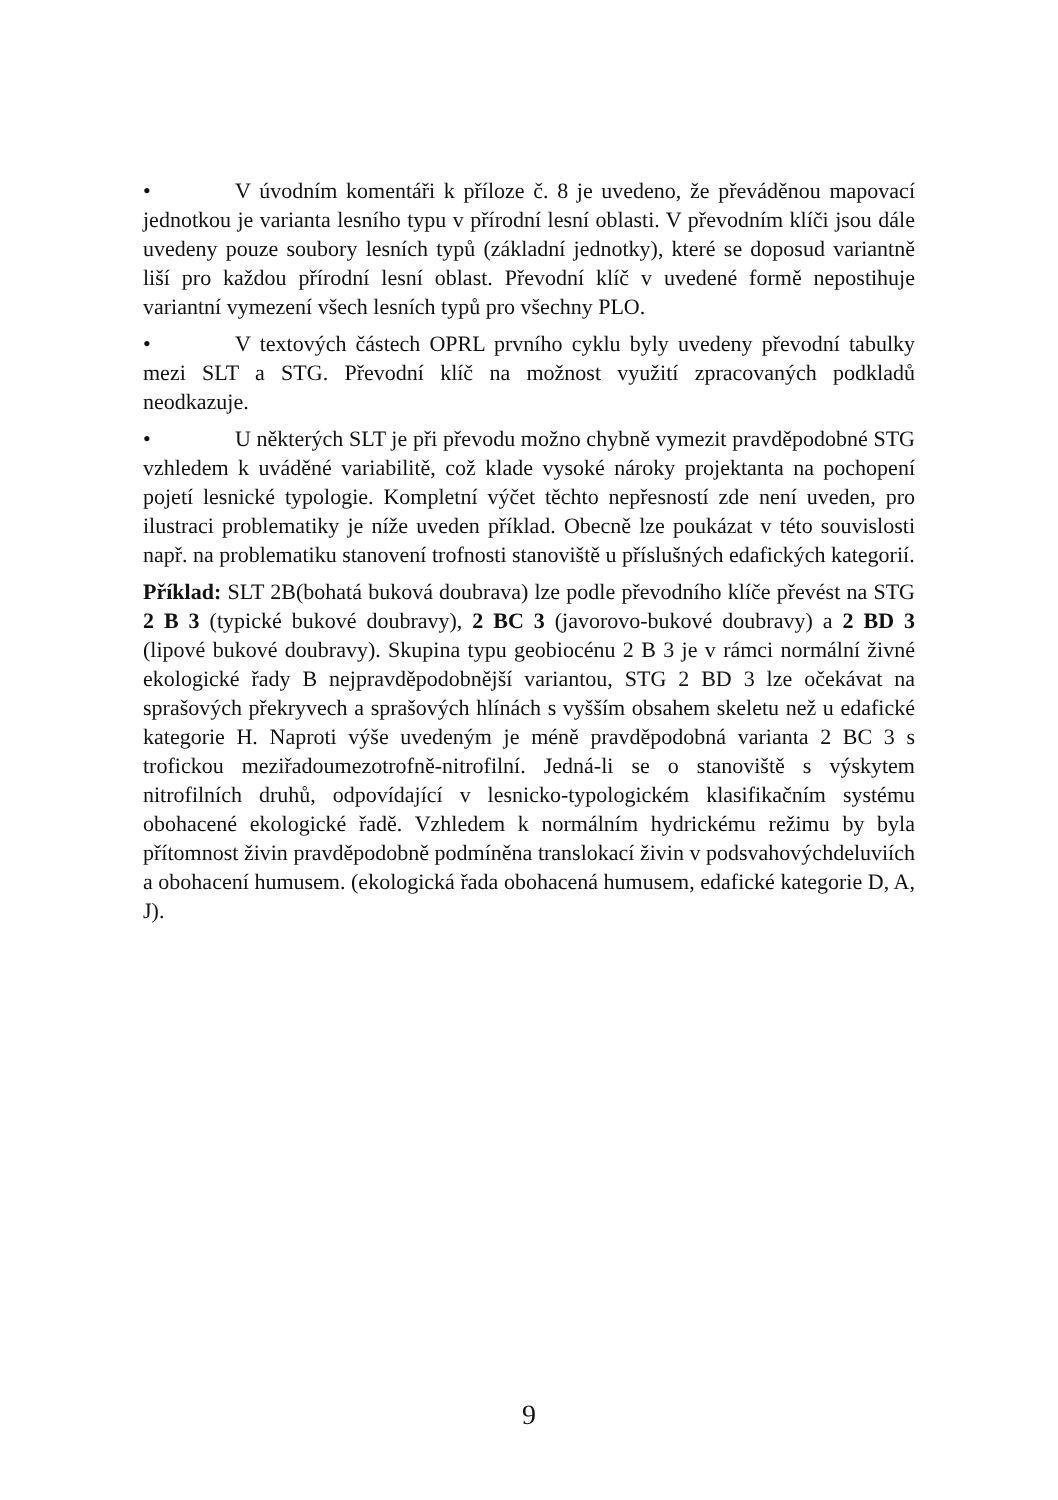• V úvodním komentáři k příloze č. 8 je uvedeno, že převáděnou mapovací jednotkou je varianta lesního typu v přírodní lesní oblasti. V převodním klíči jsou dále uvedeny pouze soubory lesních typů (základní jednotky), které se doposud variantně liší pro každou přírodní lesní oblast. Převodní klíč v uvedené formě nepostihuje variantní vymezení všech lesních typů pro všechny PLO.
• V textových částech OPRL prvního cyklu byly uvedeny převodní tabulky mezi SLT a STG. Převodní klíč na možnost využití zpracovaných podkladů neodkazuje.
• U některých SLT je při převodu možno chybně vymezit pravděpodobné STG vzhledem k uváděné variabilitě, což klade vysoké nároky projektanta na pochopení pojetí lesnické typologie. Kompletní výčet těchto nepřesností zde není uveden, pro ilustraci problematiky je níže uveden příklad. Obecně lze poukázat v této souvislosti např. na problematiku stanovení trofnosti stanoviště u příslušných edafických kategorií.
Příklad: SLT 2B(bohatá buková doubrava) lze podle převodního klíče převést na STG 2 B 3 (typické bukové doubravy), 2 BC 3 (javorovo-bukové doubravy) a 2 BD 3 (lipové bukové doubravy). Skupina typu geobiocénu 2 B 3 je v rámci normální živné ekologické řady B nejpravděpodobnější variantou, STG 2 BD 3 lze očekávat na sprašových překryvech a sprašových hlínách s vyšším obsahem skeletu než u edafické kategorie H. Naproti výše uvedeným je méně pravděpodobná varianta 2 BC 3 s trofickou meziřadoumezotrofně-nitrofilní. Jedná-li se o stanoviště s výskytem nitrofilních druhů, odpovídající v lesnicko-typologickém klasifikačním systému obohacené ekologické řadě. Vzhledem k normálním hydrickému režimu by byla přítomnost živin pravděpodobně podmíněna translokací živin v podsvahovýchdeluviích a obohacení humusem. (ekologická řada obohacená humusem, edafické kategorie D, A, J).
9